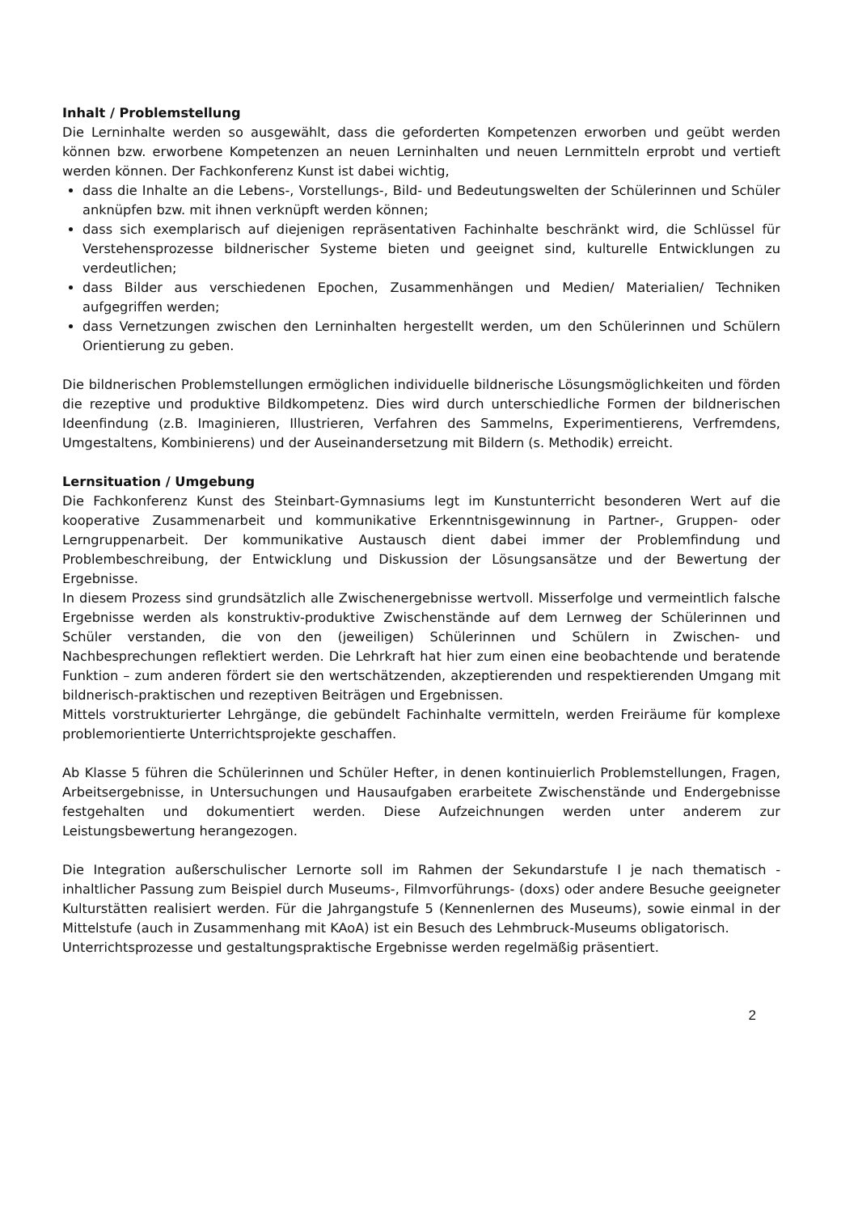Inhalt / Problemstellung
Die Lerninhalte werden so ausgewählt, dass die geforderten Kompetenzen erworben und geübt werden können bzw. erworbene Kompetenzen an neuen Lerninhalten und neuen Lernmitteln erprobt und vertieft werden können. Der Fachkonferenz Kunst ist dabei wichtig,
dass die Inhalte an die Lebens-, Vorstellungs-, Bild- und Bedeutungswelten der Schülerinnen und Schüler anknüpfen bzw. mit ihnen verknüpft werden können;
dass sich exemplarisch auf diejenigen repräsentativen Fachinhalte beschränkt wird, die Schlüssel für Verstehensprozesse bildnerischer Systeme bieten und geeignet sind, kulturelle Entwicklungen zu verdeutlichen;
dass Bilder aus verschiedenen Epochen, Zusammenhängen und Medien/ Materialien/ Techniken aufgegriffen werden;
dass Vernetzungen zwischen den Lerninhalten hergestellt werden, um den Schülerinnen und Schülern Orientierung zu geben.
Die bildnerischen Problemstellungen ermöglichen individuelle bildnerische Lösungsmöglichkeiten und förden die rezeptive und produktive Bildkompetenz. Dies wird durch unterschiedliche Formen der bildnerischen Ideenfindung (z.B. Imaginieren, Illustrieren, Verfahren des Sammelns, Experimentierens, Verfremdens, Umgestaltens, Kombinierens) und der Auseinandersetzung mit Bildern (s. Methodik) erreicht.
Lernsituation / Umgebung
Die Fachkonferenz Kunst des Steinbart-Gymnasiums legt im Kunstunterricht besonderen Wert auf die kooperative Zusammenarbeit und kommunikative Erkenntnisgewinnung in Partner-, Gruppen- oder Lerngruppenarbeit. Der kommunikative Austausch dient dabei immer der Problemfindung und Problembeschreibung, der Entwicklung und Diskussion der Lösungsansätze und der Bewertung der Ergebnisse.
In diesem Prozess sind grundsätzlich alle Zwischenergebnisse wertvoll. Misserfolge und vermeintlich falsche Ergebnisse werden als konstruktiv-produktive Zwischenstände auf dem Lernweg der Schülerinnen und Schüler verstanden, die von den (jeweiligen) Schülerinnen und Schülern in Zwischen- und Nachbesprechungen reflektiert werden. Die Lehrkraft hat hier zum einen eine beobachtende und beratende Funktion – zum anderen fördert sie den wertschätzenden, akzeptierenden und respektierenden Umgang mit bildnerisch-praktischen und rezeptiven Beiträgen und Ergebnissen.
Mittels vorstrukturierter Lehrgänge, die gebündelt Fachinhalte vermitteln, werden Freiräume für komplexe problemorientierte Unterrichtsprojekte geschaffen.
Ab Klasse 5 führen die Schülerinnen und Schüler Hefter, in denen kontinuierlich Problemstellungen, Fragen, Arbeitsergebnisse, in Untersuchungen und Hausaufgaben erarbeitete Zwischenstände und Endergebnisse festgehalten und dokumentiert werden. Diese Aufzeichnungen werden unter anderem zur Leistungsbewertung herangezogen.
Die Integration außerschulischer Lernorte soll im Rahmen der Sekundarstufe I je nach thematisch - inhaltlicher Passung zum Beispiel durch Museums-, Filmvorführungs- (doxs) oder andere Besuche geeigneter Kulturstätten realisiert werden. Für die Jahrgangstufe 5 (Kennenlernen des Museums), sowie einmal in der Mittelstufe (auch in Zusammenhang mit KAoA) ist ein Besuch des Lehmbruck-Museums obligatorisch.
Unterrichtsprozesse und gestaltungspraktische Ergebnisse werden regelmäßig präsentiert.
2